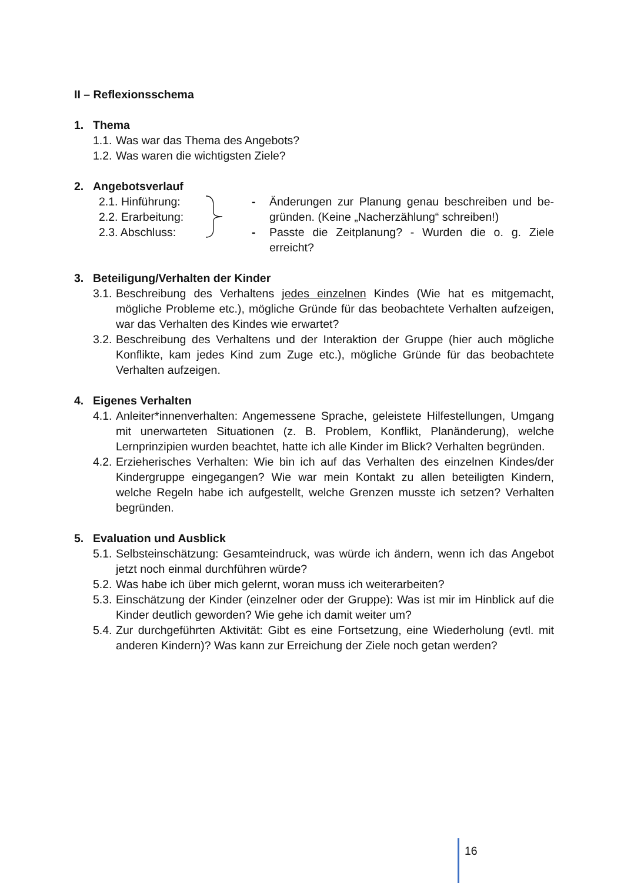II – Reflexionsschema
1. Thema
1.1. Was war das Thema des Angebots?
1.2. Was waren die wichtigsten Ziele?
2. Angebotsverlauf
2.1. Hinführung:
2.2. Erarbeitung:
2.3. Abschluss:
-
-
Änderungen zur Planung genau beschreiben und be­gründen. (Keine „Nacherzählung“ schreiben!)
Passte die Zeitplanung? - Wurden die o. g. Ziele erreicht?
3. Beteiligung/Verhalten der Kinder
3.1. Beschreibung des Verhaltens jedes einzelnen Kindes (Wie hat es mitgemacht, mögliche Probleme etc.), mögliche Gründe für das beobachtete Verhalten aufzeigen, war das Verhalten des Kindes wie erwartet?
3.2. Beschreibung des Verhaltens und der Interaktion der Gruppe (hier auch mögliche Konflikte, kam jedes Kind zum Zuge etc.), mögliche Gründe für das beobachtete Verhalten aufzeigen.
4. Eigenes Verhalten
4.1. Anleiter*innenverhalten: Angemessene Sprache, geleistete Hilfestellungen, Umgang mit unerwarteten Situationen (z. B. Problem, Konflikt, Planänderung), welche Lernprinzipien wurden beachtet, hatte ich alle Kinder im Blick? Verhalten begründen.
4.2. Erzieherisches Verhalten: Wie bin ich auf das Verhalten des einzelnen Kindes/der Kindergruppe eingegangen? Wie war mein Kontakt zu allen beteiligten Kindern, welche Regeln habe ich aufgestellt, welche Grenzen musste ich setzen? Verhalten begründen.
5. Evaluation und Ausblick
5.1. Selbsteinschätzung: Gesamteindruck, was würde ich ändern, wenn ich das Angebot jetzt noch einmal durchführen würde?
5.2. Was habe ich über mich gelernt, woran muss ich weiterarbeiten?
5.3. Einschätzung der Kinder (einzelner oder der Gruppe): Was ist mir im Hinblick auf die Kinder deutlich geworden? Wie gehe ich damit weiter um?
5.4. Zur durchgeführten Aktivität: Gibt es eine Fortsetzung, eine Wiederholung (evtl. mit anderen Kindern)? Was kann zur Erreichung der Ziele noch getan werden?
16